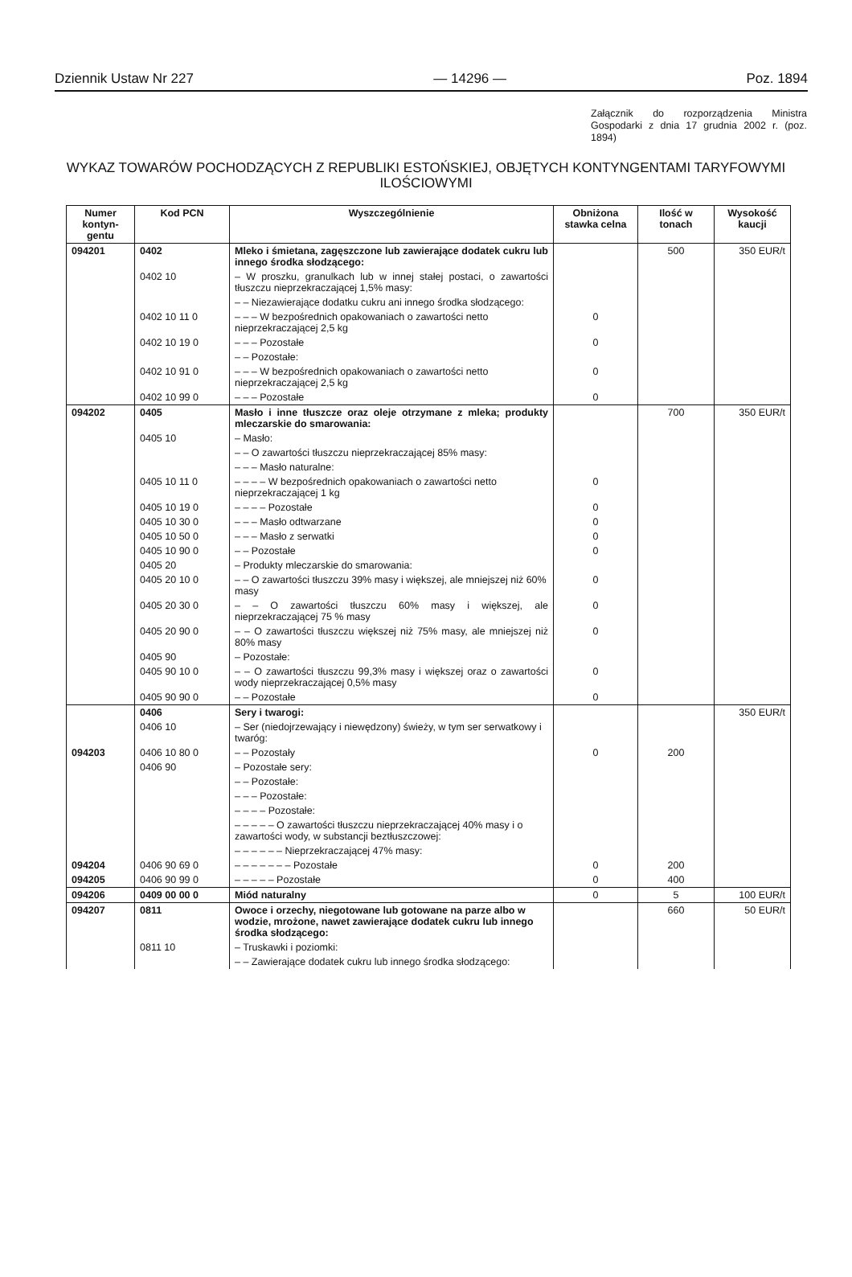Dziennik Ustaw Nr 227 — 14296 — Poz. 1894
Załącznik do rozporządzenia Ministra Gospodarki z dnia 17 grudnia 2002 r. (poz. 1894)
WYKAZ TOWARÓW POCHODZĄCYCH Z REPUBLIKI ESTOŃSKIEJ, OBJĘTYCH KONTYNGENTAMI TARYFOWYMI ILOŚCIOWYMI
| Numer kontyn-gentu | Kod PCN | Wyszczególnienie | Obniżona stawka celna | Ilość w tonach | Wysokość kaucji |
| --- | --- | --- | --- | --- | --- |
| 094201 | 0402 | Mleko i śmietana, zagęszczone lub zawierające dodatek cukru lub innego środka słodzącego: | | 500 | 350 EUR/t |
| | 0402 10 | – W proszku, granulkach lub w innej stałej postaci, o zawartości tłuszczu nieprzekraczającej 1,5% masy: | | | |
| | | – – Niezawierające dodatku cukru ani innego środka słodzącego: | | | |
| | 0402 10 11 0 | – – – W bezpośrednich opakowaniach o zawartości netto nieprzekraczającej 2,5 kg | 0 | | |
| | 0402 10 19 0 | – – – Pozostałe | 0 | | |
| | | – – Pozostałe: | | | |
| | 0402 10 91 0 | – – – W bezpośrednich opakowaniach o zawartości netto nieprzekraczającej 2,5 kg | 0 | | |
| | 0402 10 99 0 | – – – Pozostałe | 0 | | |
| 094202 | 0405 | Masło i inne tłuszcze oraz oleje otrzymane z mleka; produkty mleczarskie do smarowania: | | 700 | 350 EUR/t |
| | 0405 10 | – Masło: | | | |
| | | – – O zawartości tłuszczu nieprzekraczającej 85% masy: | | | |
| | | – – – Masło naturalne: | | | |
| | 0405 10 11 0 | – – – – W bezpośrednich opakowaniach o zawartości netto nieprzekraczającej 1 kg | 0 | | |
| | 0405 10 19 0 | – – – – Pozostałe | 0 | | |
| | 0405 10 30 0 | – – – Masło odtwarzane | 0 | | |
| | 0405 10 50 0 | – – – Masło z serwatki | 0 | | |
| | 0405 10 90 0 | – – Pozostałe | 0 | | |
| | 0405 20 | – Produkty mleczarskie do smarowania: | | | |
| | 0405 20 10 0 | – – O zawartości tłuszczu 39% masy i większej, ale mniejszej niż 60% masy | 0 | | |
| | 0405 20 30 0 | – – O zawartości tłuszczu 60% masy i większej, ale nieprzekraczającej 75 % masy | 0 | | |
| | 0405 20 90 0 | – – O zawartości tłuszczu większej niż 75% masy, ale mniejszej niż 80% masy | 0 | | |
| | 0405 90 | – Pozostałe: | | | |
| | 0405 90 10 0 | – – O zawartości tłuszczu 99,3% masy i większej oraz o zawartości wody nieprzekraczającej 0,5% masy | 0 | | |
| | 0405 90 90 0 | – – Pozostałe | 0 | | |
| | 0406 | Sery i twarogi: | | | 350 EUR/t |
| | 0406 10 | – Ser (niedojrzewający i niewędzony) świeży, w tym ser serwatkowy i twaróg: | | | |
| 094203 | 0406 10 80 0 | – – Pozostały | 0 | 200 | |
| | 0406 90 | – Pozostałe sery: | | | |
| | | – – Pozostałe: | | | |
| | | – – – Pozostałe: | | | |
| | | – – – – Pozostałe: | | | |
| | | – – – – – O zawartości tłuszczu nieprzekraczającej 40% masy i o zawartości wody, w substancji beztłuszczowej: | | | |
| | | – – – – – – Nieprzekraczającej 47% masy: | | | |
| 094204 | 0406 90 69 0 | – – – – – – – Pozostałe | 0 | 200 | |
| 094205 | 0406 90 99 0 | – – – – – Pozostałe | 0 | 400 | |
| 094206 | 0409 00 00 0 | Miód naturalny | 0 | 5 | 100 EUR/t |
| 094207 | 0811 | Owoce i orzechy, niegotowane lub gotowane na parze albo w wodzie, mrożone, nawet zawierające dodatek cukru lub innego środka słodzącego: | | 660 | 50 EUR/t |
| | 0811 10 | – Truskawki i poziomki: | | | |
| | | – – Zawierające dodatek cukru lub innego środka słodzącego: | | | |